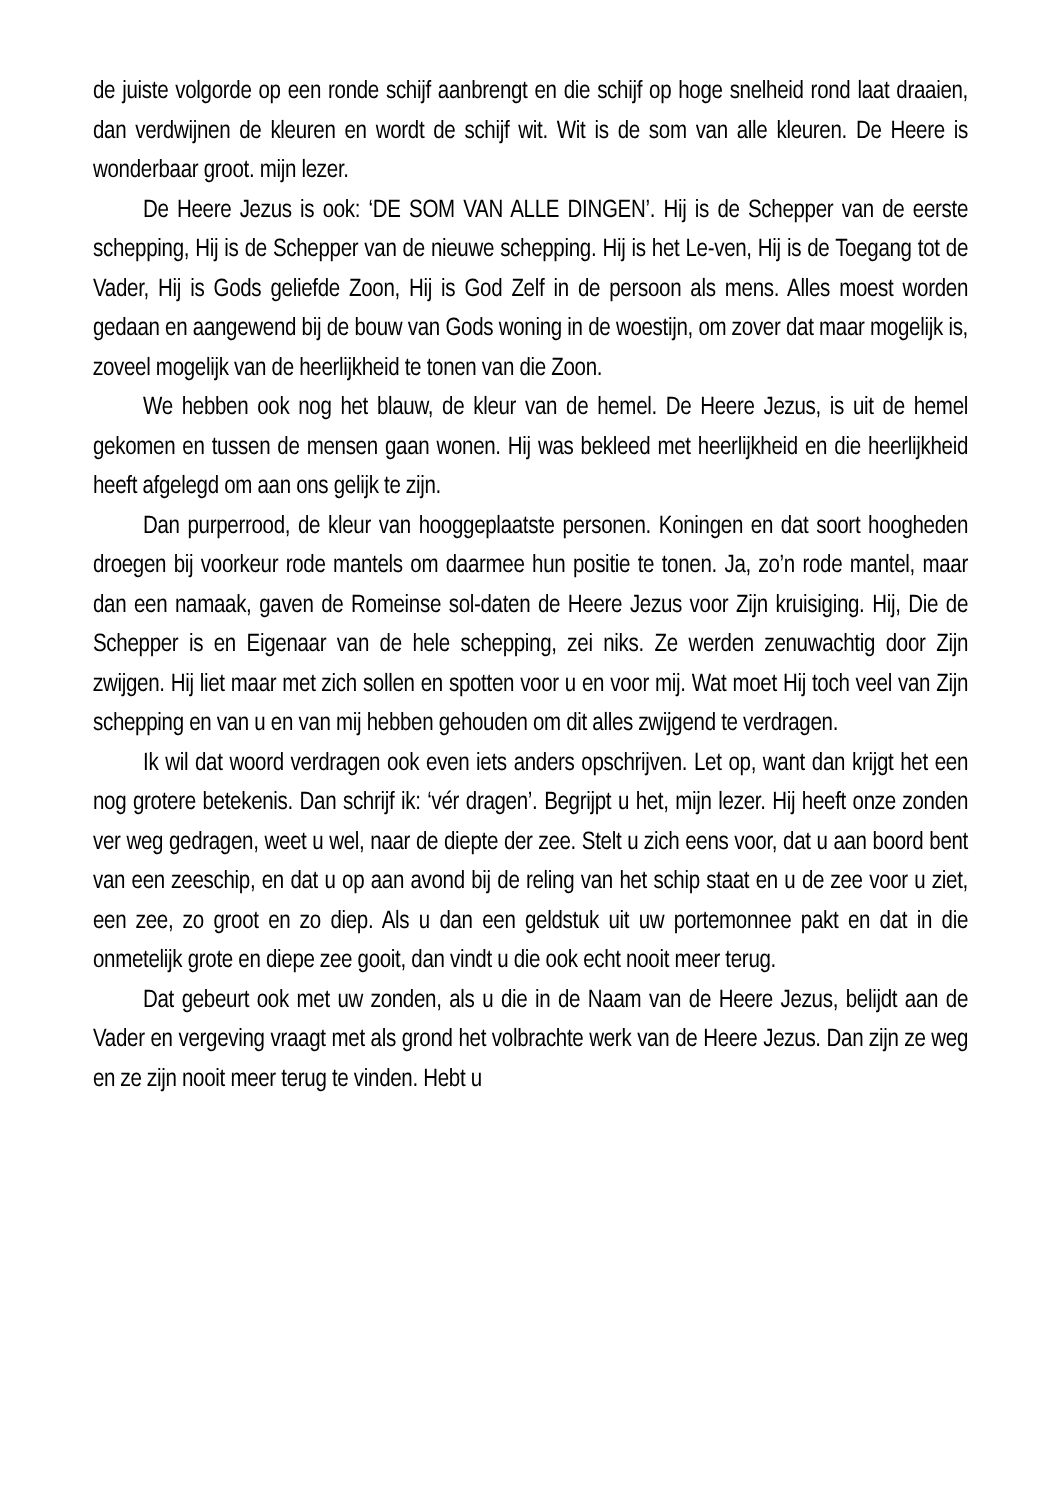de juiste volgorde op een ronde schijf aanbrengt en die schijf op hoge snelheid rond laat draaien, dan verdwijnen de kleuren en wordt de schijf wit. Wit is de som van alle kleuren. De Heere is wonderbaar groot. mijn lezer.
De Heere Jezus is ook: ‘DE SOM VAN ALLE DINGEN’. Hij is de Schepper van de eerste schepping, Hij is de Schepper van de nieuwe schepping. Hij is het Le-ven, Hij is de Toegang tot de Vader, Hij is Gods geliefde Zoon, Hij is God Zelf in de persoon als mens. Alles moest worden gedaan en aangewend bij de bouw van Gods woning in de woestijn, om zover dat maar mogelijk is, zoveel mogelijk van de heerlijkheid te tonen van die Zoon.
We hebben ook nog het blauw, de kleur van de hemel. De Heere Jezus, is uit de hemel gekomen en tussen de mensen gaan wonen. Hij was bekleed met heerlijkheid en die heerlijkheid heeft afgelegd om aan ons gelijk te zijn.
Dan purperrood, de kleur van hooggeplaatste personen. Koningen en dat soort hoogheden droegen bij voorkeur rode mantels om daarmee hun positie te tonen. Ja, zo’n rode mantel, maar dan een namaak, gaven de Romeinse sol-daten de Heere Jezus voor Zijn kruisiging. Hij, Die de Schepper is en Eigenaar van de hele schepping, zei niks. Ze werden zenuwachtig door Zijn zwijgen. Hij liet maar met zich sollen en spotten voor u en voor mij. Wat moet Hij toch veel van Zijn schepping en van u en van mij hebben gehouden om dit alles zwijgend te verdragen.
Ik wil dat woord verdragen ook even iets anders opschrijven. Let op, want dan krijgt het een nog grotere betekenis. Dan schrijf ik: ‘vér dragen’. Begrijpt u het, mijn lezer. Hij heeft onze zonden ver weg gedragen, weet u wel, naar de diepte der zee. Stelt u zich eens voor, dat u aan boord bent van een zeeschip, en dat u op aan avond bij de reling van het schip staat en u de zee voor u ziet, een zee, zo groot en zo diep. Als u dan een geldstuk uit uw portemonnee pakt en dat in die onmetelijk grote en diepe zee gooit, dan vindt u die ook echt nooit meer terug.
Dat gebeurt ook met uw zonden, als u die in de Naam van de Heere Jezus, belijdt aan de Vader en vergeving vraagt met als grond het volbrachte werk van de Heere Jezus. Dan zijn ze weg en ze zijn nooit meer terug te vinden. Hebt u